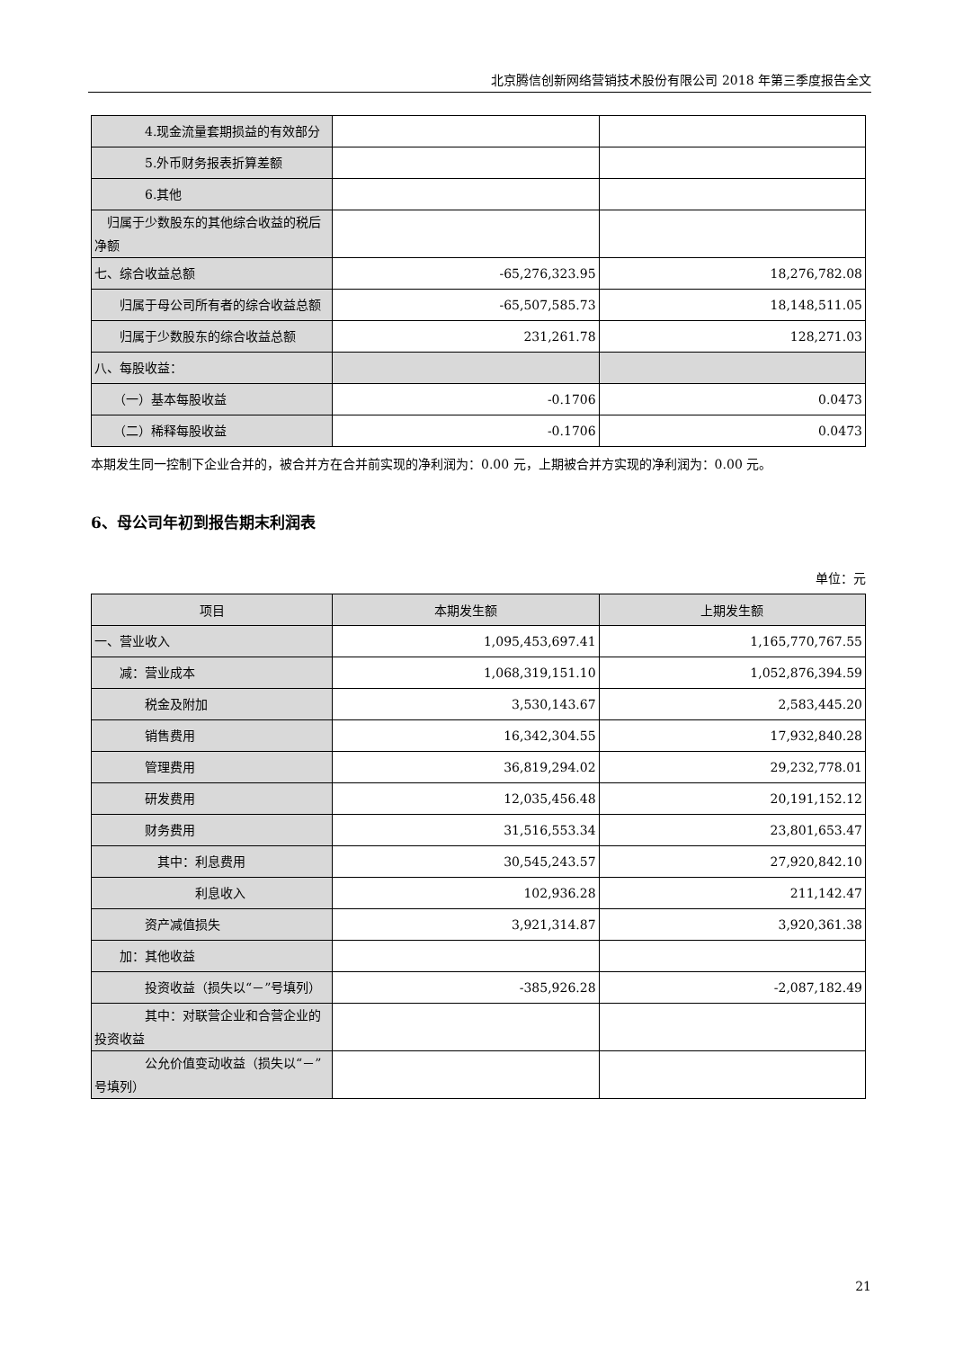北京腾信创新网络营销技术股份有限公司 2018 年第三季度报告全文
| 4.现金流量套期损益的有效部分 | | |
| 5.外币财务报表折算差额 | | |
| 6.其他 | | |
| 归属于少数股东的其他综合收益的税后净额 | | |
| 七、综合收益总额 | -65,276,323.95 | 18,276,782.08 |
| 归属于母公司所有者的综合收益总额 | -65,507,585.73 | 18,148,511.05 |
| 归属于少数股东的综合收益总额 | 231,261.78 | 128,271.03 |
| 八、每股收益： | | |
| （一）基本每股收益 | -0.1706 | 0.0473 |
| （二）稀释每股收益 | -0.1706 | 0.0473 |
本期发生同一控制下企业合并的，被合并方在合并前实现的净利润为：0.00 元，上期被合并方实现的净利润为：0.00 元。
6、母公司年初到报告期末利润表
单位：元
| 项目 | 本期发生额 | 上期发生额 |
| --- | --- | --- |
| 一、营业收入 | 1,095,453,697.41 | 1,165,770,767.55 |
| 减：营业成本 | 1,068,319,151.10 | 1,052,876,394.59 |
| 税金及附加 | 3,530,143.67 | 2,583,445.20 |
| 销售费用 | 16,342,304.55 | 17,932,840.28 |
| 管理费用 | 36,819,294.02 | 29,232,778.01 |
| 研发费用 | 12,035,456.48 | 20,191,152.12 |
| 财务费用 | 31,516,553.34 | 23,801,653.47 |
| 其中：利息费用 | 30,545,243.57 | 27,920,842.10 |
| 利息收入 | 102,936.28 | 211,142.47 |
| 资产减值损失 | 3,921,314.87 | 3,920,361.38 |
| 加：其他收益 | | |
| 投资收益（损失以“－”号填列） | -385,926.28 | -2,087,182.49 |
| 其中：对联营企业和合营企业的投资收益 | | |
| 公允价值变动收益（损失以“－”号填列） | | |
21